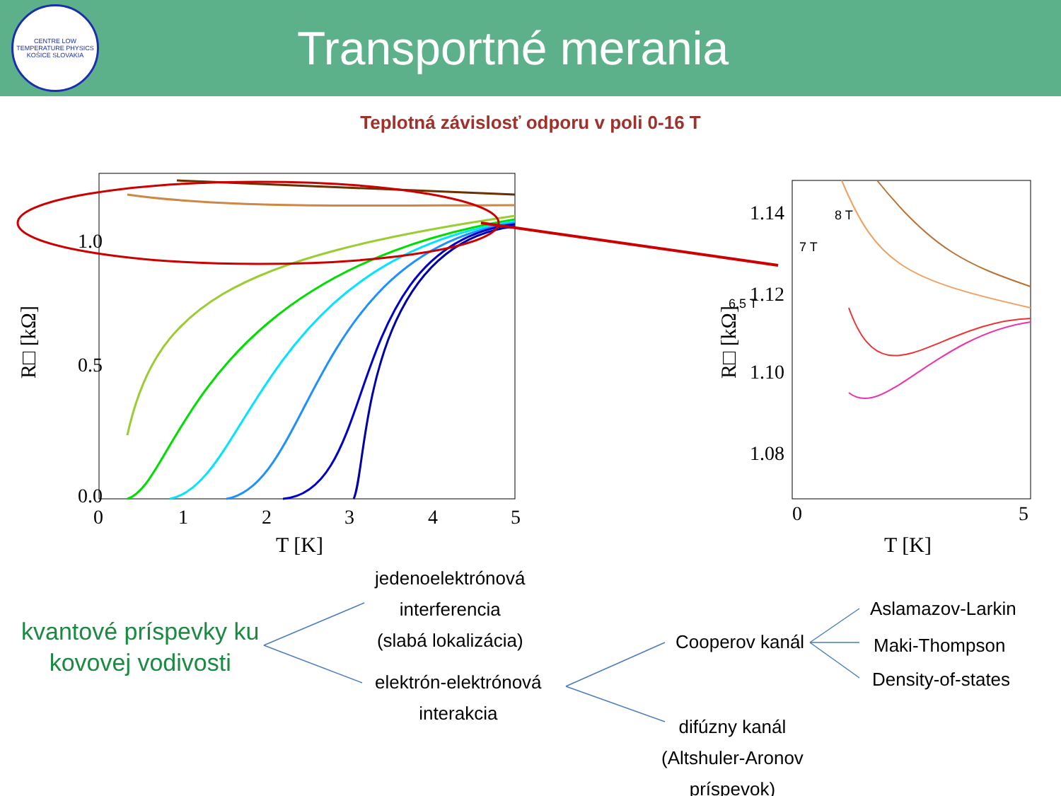CENTRE LOW TEMPERATURE PHYSICS
KOŠICE SLOVAKIA
Transportné merania
Teplotná závislosť odporu v poli 0-16 T
1.0
0.5
0.0
0
1
2
3
4
5
T [K]
R□ [kΩ]
1.14
1.12
1.10
1.08
0
5
T [K]
R□ [kΩ]
8 T
7 T
6.5 T
kvantové príspevky ku
kovovej vodivosti
jedenoelektrónová
interferencia
(slabá lokalizácia)
elektrón-elektrónová
interakcia
Cooperov kanál
difúzny kanál
(Altshuler-Aronov
príspevok)
Aslamazov-Larkin
Maki-Thompson
Density-of-states